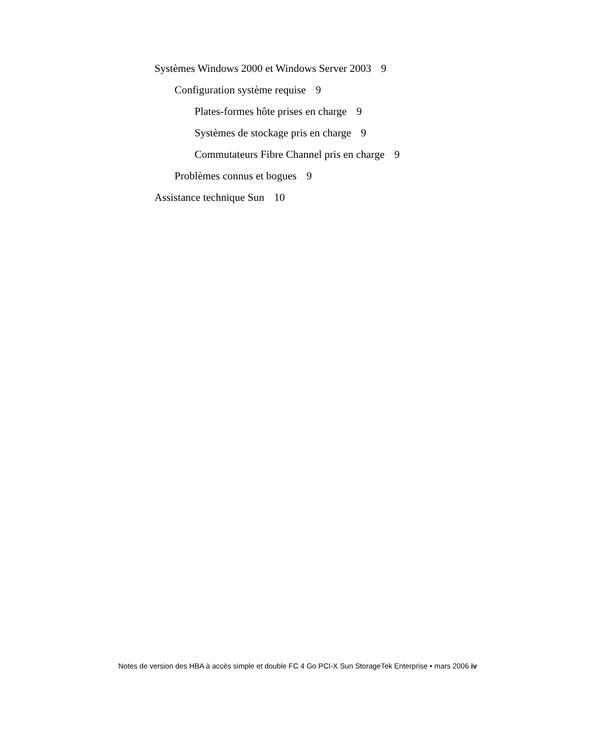Systèmes Windows 2000 et Windows Server 2003 9
Configuration système requise 9
Plates-formes hôte prises en charge 9
Systèmes de stockage pris en charge 9
Commutateurs Fibre Channel pris en charge 9
Problèmes connus et bogues 9
Assistance technique Sun 10
Notes de version des HBA à accès simple et double FC 4 Go PCI-X Sun StorageTek Enterprise • mars 2006 iv